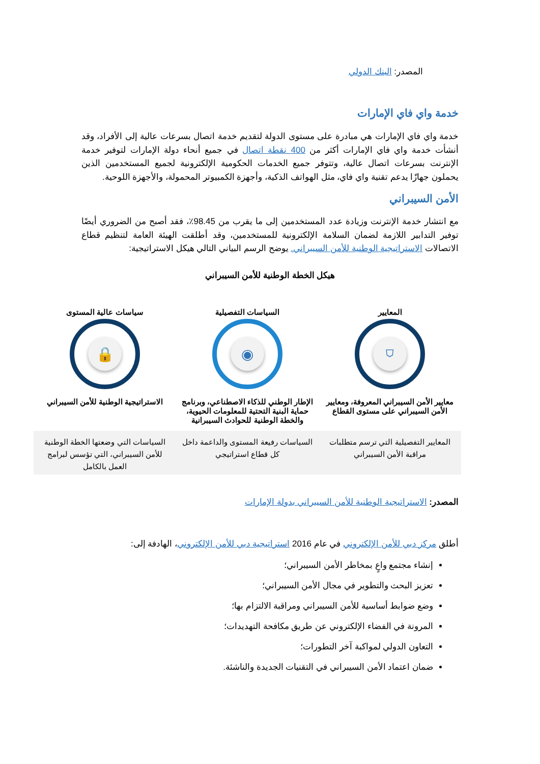المصدر: البنك الدولي
خدمة واي فاي الإمارات
خدمة واي فاي الإمارات هي مبادرة على مستوى الدولة لتقديم خدمة اتصال بسرعات عالية إلى الأفراد، وقد أنشأت خدمة واي فاي الإمارات أكثر من 400 نقطة اتصال في جميع أنحاء دولة الإمارات لتوفير خدمة الإنترنت بسرعات اتصال عالية، وتتوفر جميع الخدمات الحكومية الإلكترونية لجميع المستخدمين الذين يحملون جهازًا يدعم تقنية واي فاي، مثل الهواتف الذكية، وأجهزة الكمبيوتر المحمولة، والأجهزة اللوحية.
الأمن السيبراني
مع انتشار خدمة الإنترنت وزيادة عدد المستخدمين إلى ما يقرب من 98.45٪، فقد أصبح من الضروري أيضًا توفير التدابير اللازمة لضمان السلامة الإلكترونية للمستخدمين، وقد أطلقت الهيئة العامة لتنظيم قطاع الاتصالات الاستراتيجية الوطنية للأمن السيبراني. يوضح الرسم البياني التالي هيكل الاستراتيجية:
هيكل الخطة الوطنية للأمن السيبراني
المعايير
⛉
معايير الأمن السيبراني المعروفة، ومعايير الأمن السيبراني على مستوى القطاع
السياسات التفصيلية
◉
الإطار الوطني للذكاء الاصطناعي، وبرنامج حماية البنية التحتية للمعلومات الحيوية، والخطة الوطنية للحوادث السيبرانية
سياسات عالية المستوى
🔒
الاستراتيجية الوطنية للأمن السيبراني
المعايير التفصيلية التي ترسم متطلبات مراقبة الأمن السيبراني
السياسات رفيعة المستوى والداعمة داخل كل قطاع استراتيجي
السياسات التي وضعتها الخطة الوطنية للأمن السيبراني، التي تؤسس لبرامج العمل بالكامل
المصدر: الاستراتيجية الوطنية للأمن السيبراني بدولة الإمارات
أطلق مركز دبي للأمن الإلكتروني في عام 2016 استراتيجية دبي للأمن الإلكتروني، الهادفة إلى:
إنشاء مجتمع واعٍ بمخاطر الأمن السيبراني؛
تعزيز البحث والتطوير في مجال الأمن السيبراني؛
وضع ضوابط أساسية للأمن السيبراني ومراقبة الالتزام بها؛
المرونة في الفضاء الإلكتروني عن طريق مكافحة التهديدات؛
التعاون الدولي لمواكبة آخر التطورات؛
ضمان اعتماد الأمن السيبراني في التقنيات الجديدة والناشئة.